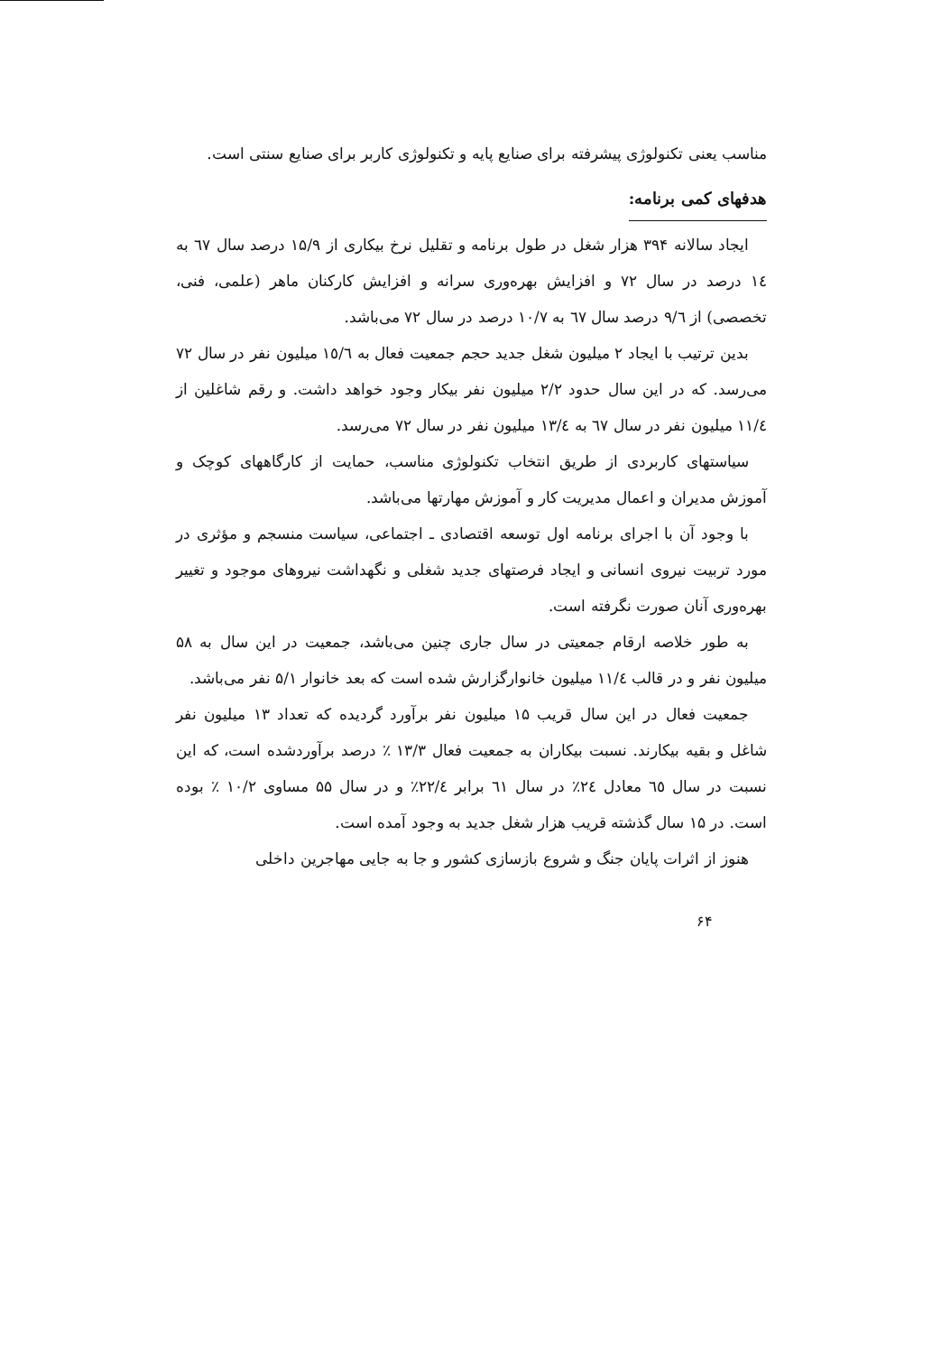مناسب یعنی تکنولوژی پیشرفته برای صنایع پایه و تکنولوژی کاربر برای صنایع سنتی است.
هدفهای کمی برنامه:
ایجاد سالانه ۳۹۴ هزار شغل در طول برنامه و تقلیل نرخ بیکاری از ۱۵/۹ درصد سال ٦٧ به ١٤ درصد در سال ٧٢ و افزایش بهره‌وری سرانه و افزایش کارکنان ماهر (علمی، فنی، تخصصی) از ٩/٦ درصد سال ٦٧ به ١٠/٧ درصد در سال ٧٢ می‌باشد.
بدین ترتیب با ایجاد ۲ میلیون شغل جدید حجم جمعیت فعال به ١٥/٦ میلیون نفر در سال ٧٢ می‌رسد. که در این سال حدود ٢/٢ میلیون نفر بیکار وجود خواهد داشت. و رقم شاغلین از ١١/٤ میلیون نفر در سال ٦٧ به ١٣/٤ میلیون نفر در سال ٧٢ می‌رسد.
سیاستهای کاربردی از طریق انتخاب تکنولوژی مناسب، حمایت از کارگاههای کوچک و آموزش مدیران و اعمال مدیریت کار و آموزش مهارتها می‌باشد.
با وجود آن با اجرای برنامه اول توسعه اقتصادی ـ اجتماعی، سیاست منسجم و مؤثری در مورد تربیت نیروی انسانی و ایجاد فرصتهای جدید شغلی و نگهداشت نیروهای موجود و تغییر بهره‌وری آنان صورت نگرفته است.
به طور خلاصه ارقام جمعیتی در سال جاری چنین می‌باشد، جمعیت در این سال به ۵۸ میلیون نفر و در قالب ١١/٤ میلیون خانوارگزارش شده است که بعد خانوار ۵/۱ نفر می‌باشد.
جمعیت فعال در این سال قریب ۱۵ میلیون نفر برآورد گردیده که تعداد ۱۳ میلیون نفر شاغل و بقیه بیکارند. نسبت بیکاران به جمعیت فعال ۱۳/۳ ٪ درصد برآوردشده است، که این نسبت در سال ٦٥ معادل ٢٤٪ در سال ٦١ برابر ٢٢/٤٪ و در سال ۵۵ مساوی ١٠/٢ ٪ بوده است. در ۱۵ سال گذشته قریب هزار شغل جدید به وجود آمده است.
هنوز از اثرات پایان جنگ و شروع بازسازی کشور و جا به جایی مهاجرین داخلی
۶۴